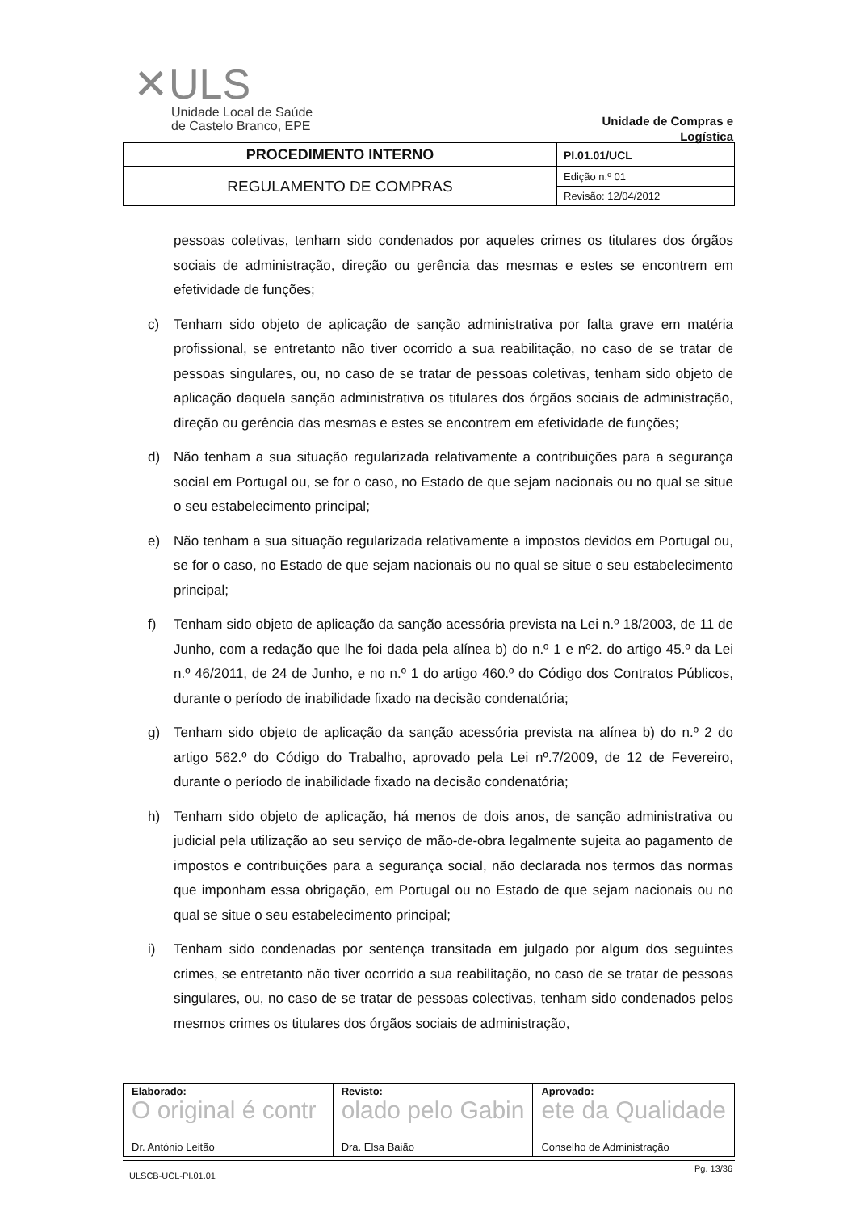✕ULS
Unidade Local de Saúde
de Castelo Branco, EPE
Unidade de Compras e Logística
| PROCEDIMENTO INTERNO | PI.01.01/UCL |
| REGULAMENTO DE COMPRAS | Edição n.º 01 |
| | Revisão: 12/04/2012 |
pessoas coletivas, tenham sido condenados por aqueles crimes os titulares dos órgãos sociais de administração, direção ou gerência das mesmas e estes se encontrem em efetividade de funções;
c) Tenham sido objeto de aplicação de sanção administrativa por falta grave em matéria profissional, se entretanto não tiver ocorrido a sua reabilitação, no caso de se tratar de pessoas singulares, ou, no caso de se tratar de pessoas coletivas, tenham sido objeto de aplicação daquela sanção administrativa os titulares dos órgãos sociais de administração, direção ou gerência das mesmas e estes se encontrem em efetividade de funções;
d) Não tenham a sua situação regularizada relativamente a contribuições para a segurança social em Portugal ou, se for o caso, no Estado de que sejam nacionais ou no qual se situe o seu estabelecimento principal;
e) Não tenham a sua situação regularizada relativamente a impostos devidos em Portugal ou, se for o caso, no Estado de que sejam nacionais ou no qual se situe o seu estabelecimento principal;
f) Tenham sido objeto de aplicação da sanção acessória prevista na Lei n.º 18/2003, de 11 de Junho, com a redação que lhe foi dada pela alínea b) do n.º 1 e nº2. do artigo 45.º da Lei n.º 46/2011, de 24 de Junho, e no n.º 1 do artigo 460.º do Código dos Contratos Públicos, durante o período de inabilidade fixado na decisão condenatória;
g) Tenham sido objeto de aplicação da sanção acessória prevista na alínea b) do n.º 2 do artigo 562.º do Código do Trabalho, aprovado pela Lei nº.7/2009, de 12 de Fevereiro, durante o período de inabilidade fixado na decisão condenatória;
h) Tenham sido objeto de aplicação, há menos de dois anos, de sanção administrativa ou judicial pela utilização ao seu serviço de mão-de-obra legalmente sujeita ao pagamento de impostos e contribuições para a segurança social, não declarada nos termos das normas que imponham essa obrigação, em Portugal ou no Estado de que sejam nacionais ou no qual se situe o seu estabelecimento principal;
i) Tenham sido condenadas por sentença transitada em julgado por algum dos seguintes crimes, se entretanto não tiver ocorrido a sua reabilitação, no caso de se tratar de pessoas singulares, ou, no caso de se tratar de pessoas colectivas, tenham sido condenados pelos mesmos crimes os titulares dos órgãos sociais de administração,
| Elaborado: O original é contr Dr. António Leitão | Revisto: olado pelo Gabin Dra. Elsa Baião | Aprovado: ete da Qualidade Conselho de Administração |
Pg. 13/36
ULSCB-UCL-PI.01.01